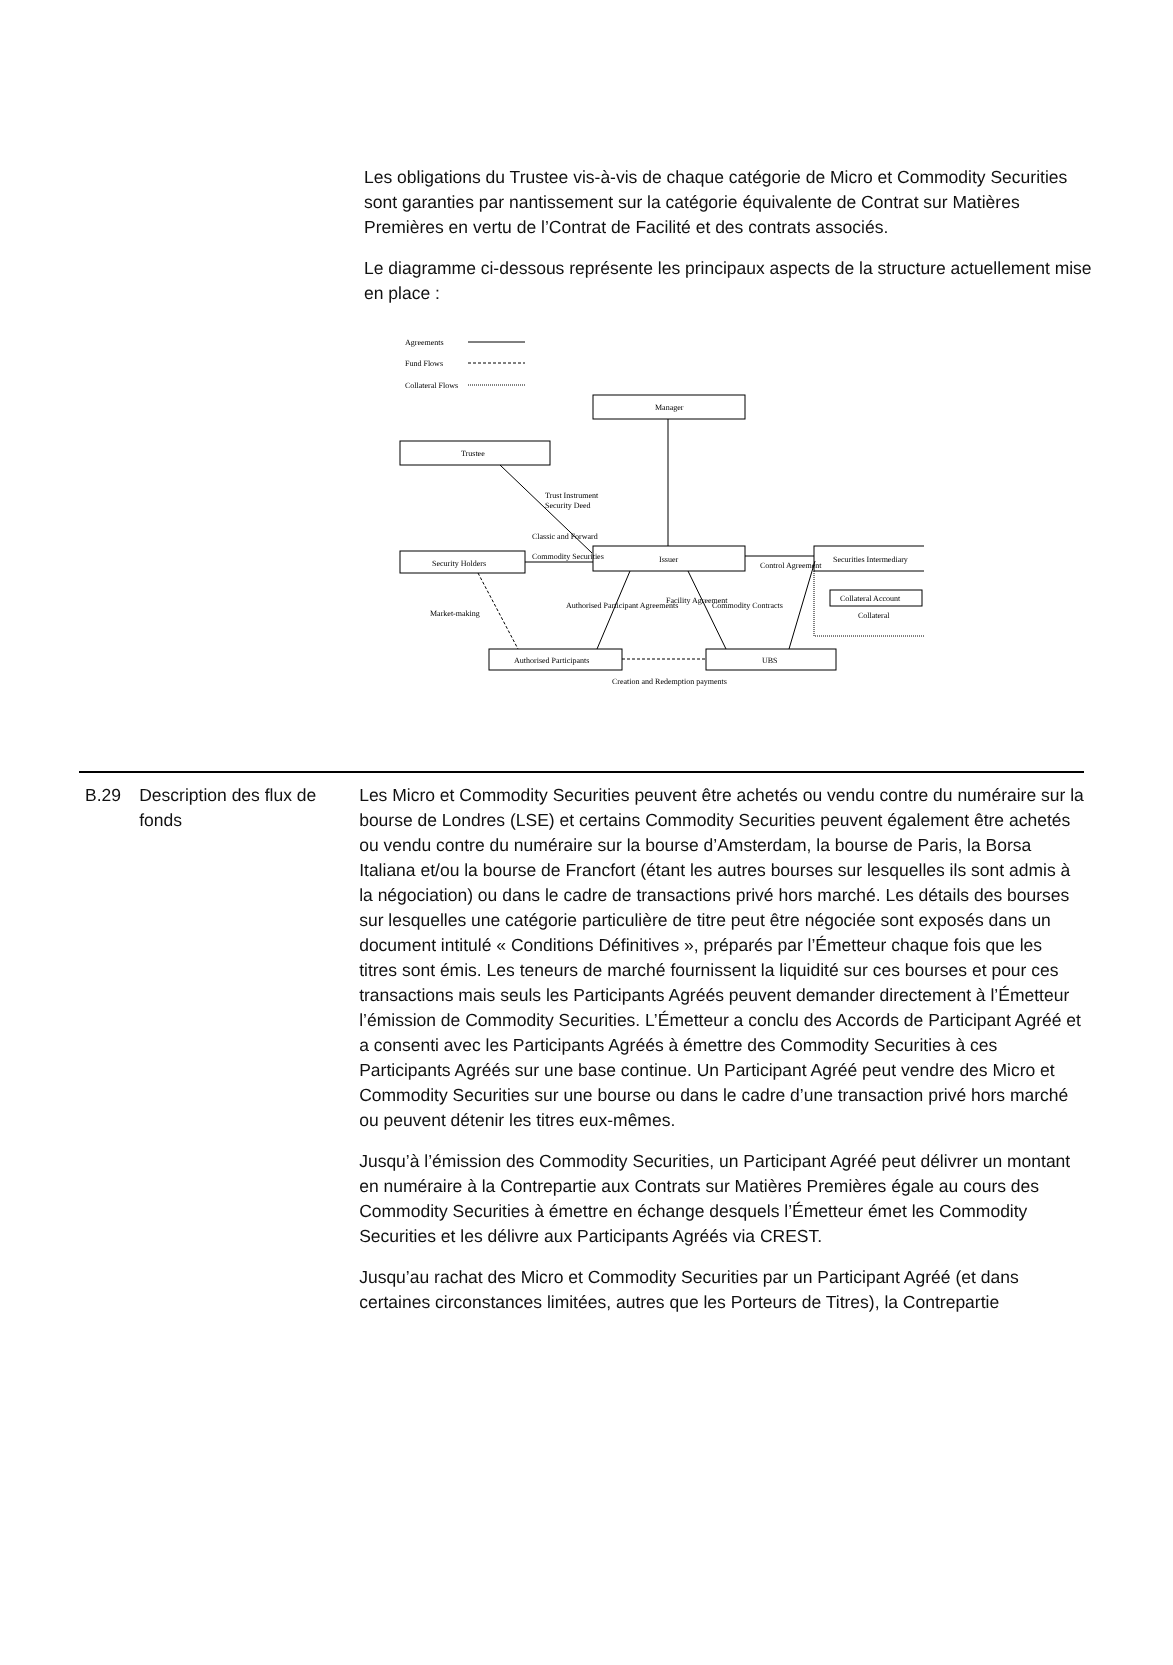Les obligations du Trustee vis-à-vis de chaque catégorie de Micro et Commodity Securities sont garanties par nantissement sur la catégorie équivalente de Contrat sur Matières Premières en vertu de l’Contrat de Facilité et des contrats associés.
Le diagramme ci-dessous représente les principaux aspects de la structure actuellement mise en place :
Agreements
Fund Flows
Collateral Flows
Manager
Trustee
Security Holders
Issuer
Securities Intermediary
Collateral Account
Collateral
Authorised Participants
UBS
Creation and Redemption payments
Trust Instrument
Security Deed
Classic and Forward
Commodity Securities
Control Agreement
Market-making
Authorised Participant Agreements
Facility Agreement
Commodity Contracts
B.29 Description des flux de fonds
Les Micro et Commodity Securities peuvent être achetés ou vendu contre du numéraire sur la bourse de Londres (LSE) et certains Commodity Securities peuvent également être achetés ou vendu contre du numéraire sur la bourse d’Amsterdam, la bourse de Paris, la Borsa Italiana et/ou la bourse de Francfort (étant les autres bourses sur lesquelles ils sont admis à la négociation) ou dans le cadre de transactions privé hors marché. Les détails des bourses sur lesquelles une catégorie particulière de titre peut être négociée sont exposés dans un document intitulé « Conditions Définitives », préparés par l’Émetteur chaque fois que les titres sont émis. Les teneurs de marché fournissent la liquidité sur ces bourses et pour ces transactions mais seuls les Participants Agréés peuvent demander directement à l’Émetteur l’émission de Commodity Securities. L’Émetteur a conclu des Accords de Participant Agréé et a consenti avec les Participants Agréés à émettre des Commodity Securities à ces Participants Agréés sur une base continue. Un Participant Agréé peut vendre des Micro et Commodity Securities sur une bourse ou dans le cadre d’une transaction privé hors marché ou peuvent détenir les titres eux-mêmes.
Jusqu’à l’émission des Commodity Securities, un Participant Agréé peut délivrer un montant en numéraire à la Contrepartie aux Contrats sur Matières Premières égale au cours des Commodity Securities à émettre en échange desquels l’Émetteur émet les Commodity Securities et les délivre aux Participants Agréés via CREST.
Jusqu’au rachat des Micro et Commodity Securities par un Participant Agréé (et dans certaines circonstances limitées, autres que les Porteurs de Titres), la Contrepartie